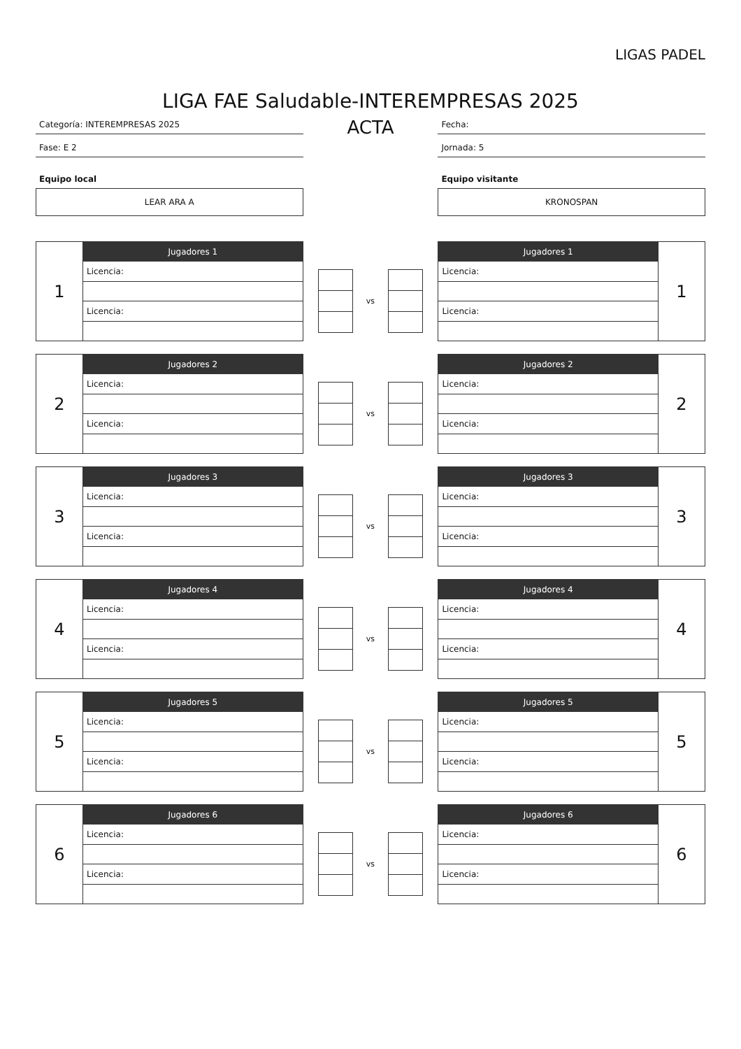LIGAS PADEL
LIGA FAE Saludable-INTEREMPRESAS 2025
Categoría: INTEREMPRESAS 2025
Fase: E 2
Equipo local
LEAR ARA A
ACTA
Fecha:
Jornada: 5
Equipo visitante
KRONOSPAN
| 1 | Jugadores 1 |
| | Licencia: |
| | Licencia: |
vs
| Jugadores 1 | 1 |
| Licencia: | |
| Licencia: | |
| 2 | Jugadores 2 |
| | Licencia: |
| | Licencia: |
vs
| Jugadores 2 | 2 |
| Licencia: | |
| Licencia: | |
| 3 | Jugadores 3 |
| | Licencia: |
| | Licencia: |
vs
| Jugadores 3 | 3 |
| Licencia: | |
| Licencia: | |
| 4 | Jugadores 4 |
| | Licencia: |
| | Licencia: |
vs
| Jugadores 4 | 4 |
| Licencia: | |
| Licencia: | |
| 5 | Jugadores 5 |
| | Licencia: |
| | Licencia: |
vs
| Jugadores 5 | 5 |
| Licencia: | |
| Licencia: | |
| 6 | Jugadores 6 |
| | Licencia: |
| | Licencia: |
vs
| Jugadores 6 | 6 |
| Licencia: | |
| Licencia: | |